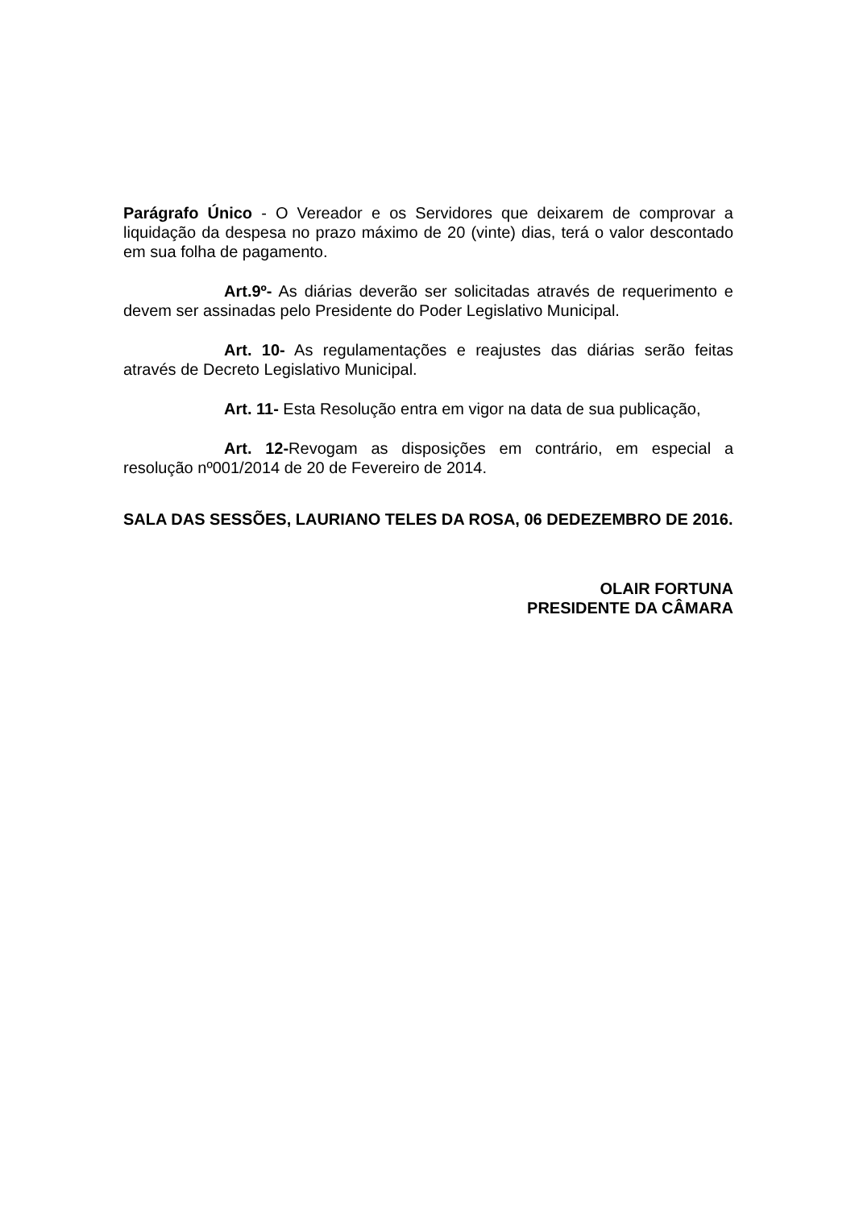Parágrafo Único - O Vereador e os Servidores que deixarem de comprovar a liquidação da despesa no prazo máximo de 20 (vinte) dias, terá o valor descontado em sua folha de pagamento.
Art.9º- As diárias deverão ser solicitadas através de requerimento e devem ser assinadas pelo Presidente do Poder Legislativo Municipal.
Art. 10- As regulamentações e reajustes das diárias serão feitas através de Decreto Legislativo Municipal.
Art. 11- Esta Resolução entra em vigor na data de sua publicação,
Art. 12-Revogam as disposições em contrário, em especial a resolução nº001/2014 de 20 de Fevereiro de 2014.
SALA DAS SESSÕES, LAURIANO TELES DA ROSA, 06 DEDEZEMBRO DE 2016.
OLAIR FORTUNA
PRESIDENTE DA CÂMARA